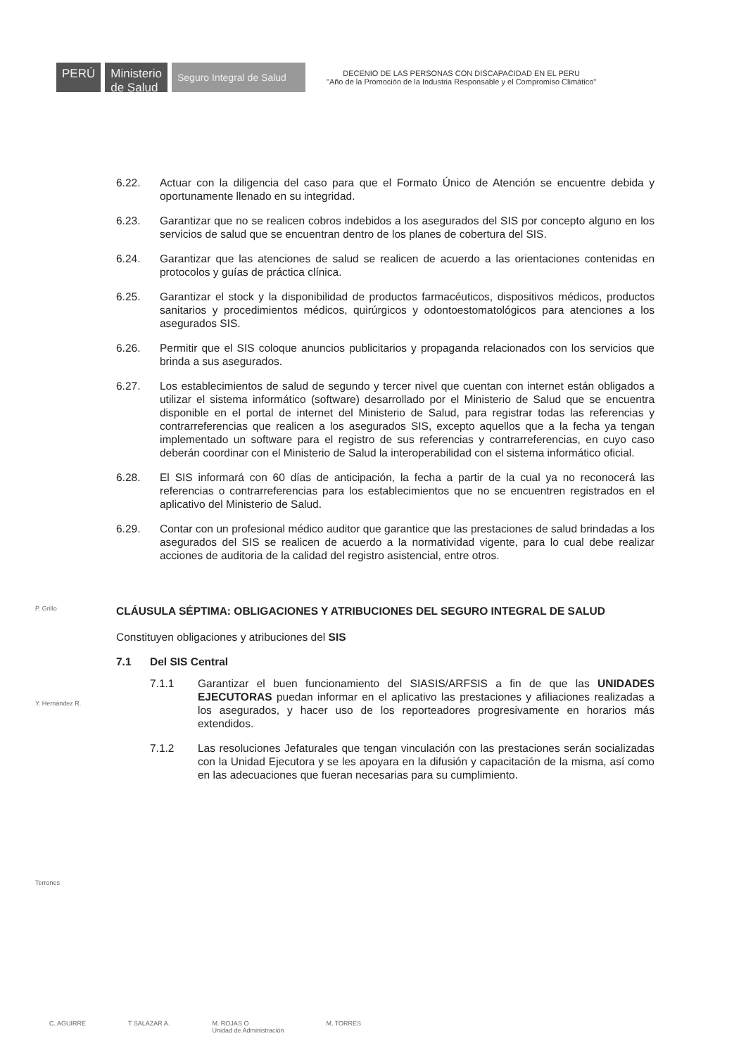PERÚ
Ministerio
de Salud
Seguro Integral de Salud
DECENIO DE LAS PERSONAS CON DISCAPACIDAD EN EL PERU
"Año de la Promoción de la Industria Responsable y el Compromiso Climático"
6.22. Actuar con la diligencia del caso para que el Formato Único de Atención se encuentre debida y oportunamente llenado en su integridad.
6.23. Garantizar que no se realicen cobros indebidos a los asegurados del SIS por concepto alguno en los servicios de salud que se encuentran dentro de los planes de cobertura del SIS.
6.24. Garantizar que las atenciones de salud se realicen de acuerdo a las orientaciones contenidas en protocolos y guías de práctica clínica.
6.25. Garantizar el stock y la disponibilidad de productos farmacéuticos, dispositivos médicos, productos sanitarios y procedimientos médicos, quirúrgicos y odontoestomatológicos para atenciones a los asegurados SIS.
6.26. Permitir que el SIS coloque anuncios publicitarios y propaganda relacionados con los servicios que brinda a sus asegurados.
6.27. Los establecimientos de salud de segundo y tercer nivel que cuentan con internet están obligados a utilizar el sistema informático (software) desarrollado por el Ministerio de Salud que se encuentra disponible en el portal de internet del Ministerio de Salud, para registrar todas las referencias y contrarreferencias que realicen a los asegurados SIS, excepto aquellos que a la fecha ya tengan implementado un software para el registro de sus referencias y contrarreferencias, en cuyo caso deberán coordinar con el Ministerio de Salud la interoperabilidad con el sistema informático oficial.
6.28. El SIS informará con 60 días de anticipación, la fecha a partir de la cual ya no reconocerá las referencias o contrarreferencias para los establecimientos que no se encuentren registrados en el aplicativo del Ministerio de Salud.
6.29. Contar con un profesional médico auditor que garantice que las prestaciones de salud brindadas a los asegurados del SIS se realicen de acuerdo a la normatividad vigente, para lo cual debe realizar acciones de auditoria de la calidad del registro asistencial, entre otros.
CLÁUSULA SÉPTIMA: OBLIGACIONES Y ATRIBUCIONES DEL SEGURO INTEGRAL DE SALUD
Constituyen obligaciones y atribuciones del SIS
7.1 Del SIS Central
7.1.1 Garantizar el buen funcionamiento del SIASIS/ARFSIS a fin de que las UNIDADES EJECUTORAS puedan informar en el aplicativo las prestaciones y afiliaciones realizadas a los asegurados, y hacer uso de los reporteadores progresivamente en horarios más extendidos.
7.1.2 Las resoluciones Jefaturales que tengan vinculación con las prestaciones serán socializadas con la Unidad Ejecutora y se les apoyara en la difusión y capacitación de la misma, así como en las adecuaciones que fueran necesarias para su cumplimiento.
P. Grillo
Y. Hernández R.
Terrones
C. AGUIRRE T SALAZAR A. M. ROJAS O
Unidad de Administración M. TORRES